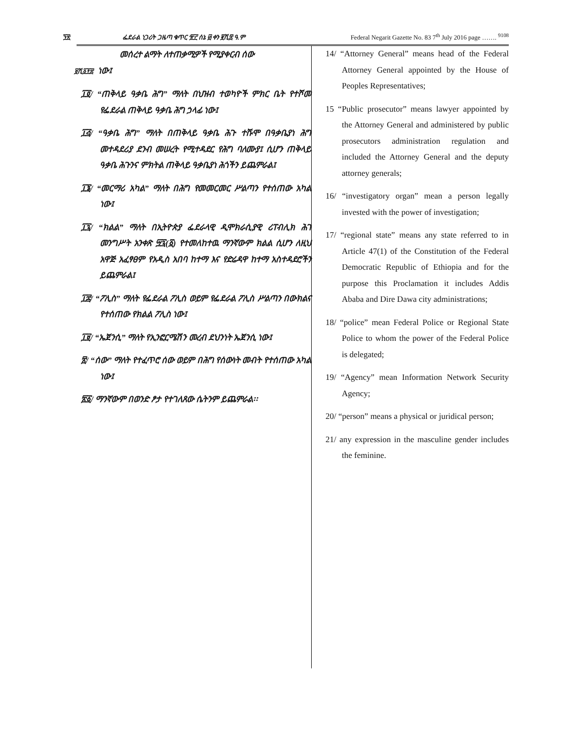፺፳ ፌደራል ነጋሪት ጋዜጣ ቁጥር ፹፫ ሰኔ ፴ ቀን ፪ሺ፰ ዓ.ም Federal Negarit Gazette No. 83 7<sup>th</sup> July 2016 page ……. <sup>9108</sup>
መሰረተ ልማት ለተጠቃሚዎች የሚያቀርብ ሰው
፱ሺ፩፻፰ ነው፤
፲፬/ “ጠቅላይ ዓቃቤ ሕግ” ማለት በህዝብ ተወካዮች ምክር ቤት የተሾመ የፌደራል ጠቅላይ ዓቃቤ ሕግ ኃላፊ ነው፤
፲፭/ “ዓቃቤ ሕግ” ማለት በጠቅላይ ዓቃቤ ሕጉ ተሹሞ በዓቃቤያነ ሕግ መተዳደሪያ ደንብ መሠረት የሚተዳደር የሕግ ባለሙያ፤ ሲሆን ጠቅላይ ዓቃቤ ሕጉንና ምክትል ጠቅላይ ዓቃቤያነ ሕጎችን ይጨምራል፤
፲፮/ “መርማሪ አካል” ማለት በሕግ የመመርመር ሥልጣን የተሰጠው አካል ነው፤
፲፯/ “ክልል” ማለት በኢትዮጵያ ፌደራላዊ ዲሞክራሲያዊ ሪፐብሊክ ሕገ መንግሥት አንቀጽ ፵፯(፩) የተመለከተዉ ማንኛውም ክልል ሲሆን ለዚህ አዋጅ አፈፃፀም የአዲስ አበባ ከተማ እና የድሬዳዋ ከተማ አስተዳደሮችን ይጨምራል፤
፲፰/ “ፖሊስ” ማለት የፌደራል ፖሊስ ወይም የፌደራል ፖሊስ ሥልጣን በውክልና የተሰጠው የክልል ፖሊስ ነው፤
፲፱/ “ኤጀንሲ” ማለት የኢንፎርሜሽን መረብ ደህንነት ኤጀንሲ ነው፤
፳/ “ሰው” ማለት የተፈጥሮ ሰው ወይም በሕግ የሰውነት መብት የተሰጠው አካል ነው፤
፳፩/ ማንኛውም በወንድ ፆታ የተገለጸው ሴትንም ይጨምራል፡፡
14/ “Attorney General” means head of the Federal Attorney General appointed by the House of Peoples Representatives;
15 “Public prosecutor” means lawyer appointed by the Attorney General and administered by public prosecutors administration regulation and included the Attorney General and the deputy attorney generals;
16/ “investigatory organ” mean a person legally invested with the power of investigation;
17/ “regional state” means any state referred to in Article 47(1) of the Constitution of the Federal Democratic Republic of Ethiopia and for the purpose this Proclamation it includes Addis Ababa and Dire Dawa city administrations;
18/ “police” mean Federal Police or Regional State Police to whom the power of the Federal Police is delegated;
19/ “Agency” mean Information Network Security Agency;
20/ “person” means a physical or juridical person;
21/ any expression in the masculine gender includes the feminine.